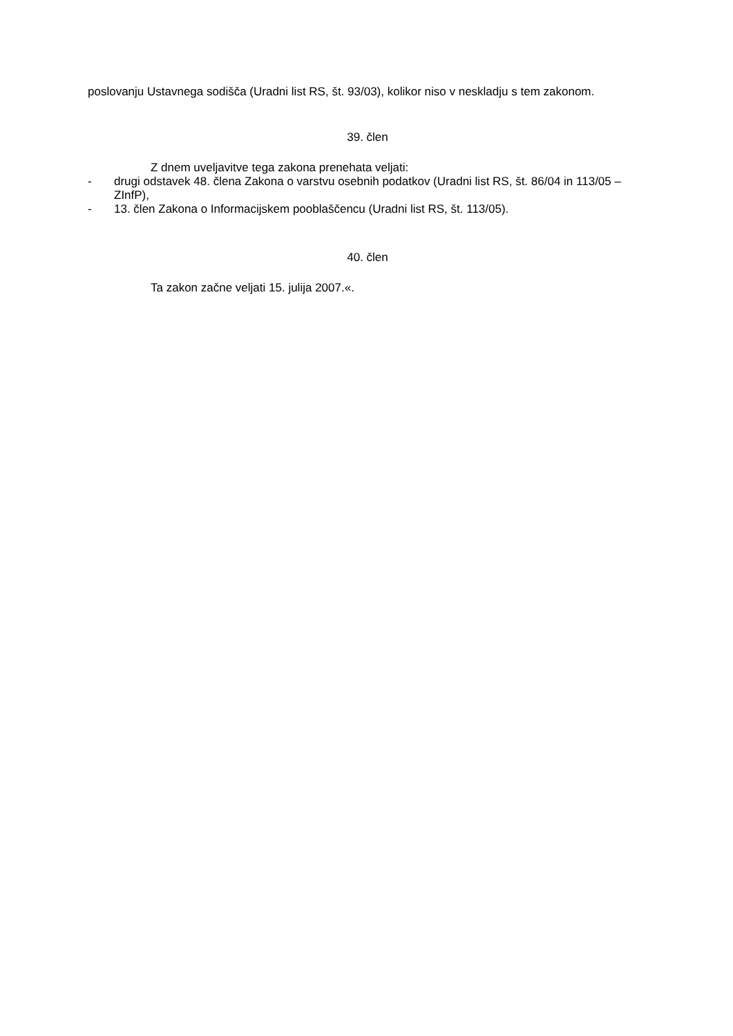poslovanju Ustavnega sodišča (Uradni list RS, št. 93/03), kolikor niso v neskladju s tem zakonom.
39. člen
Z dnem uveljavitve tega zakona prenehata veljati:
- drugi odstavek 48. člena Zakona o varstvu osebnih podatkov (Uradni list RS, št. 86/04 in 113/05 – ZInfP),
- 13. člen Zakona o Informacijskem pooblaščencu (Uradni list RS, št. 113/05).
40. člen
Ta zakon začne veljati 15. julija 2007.«.